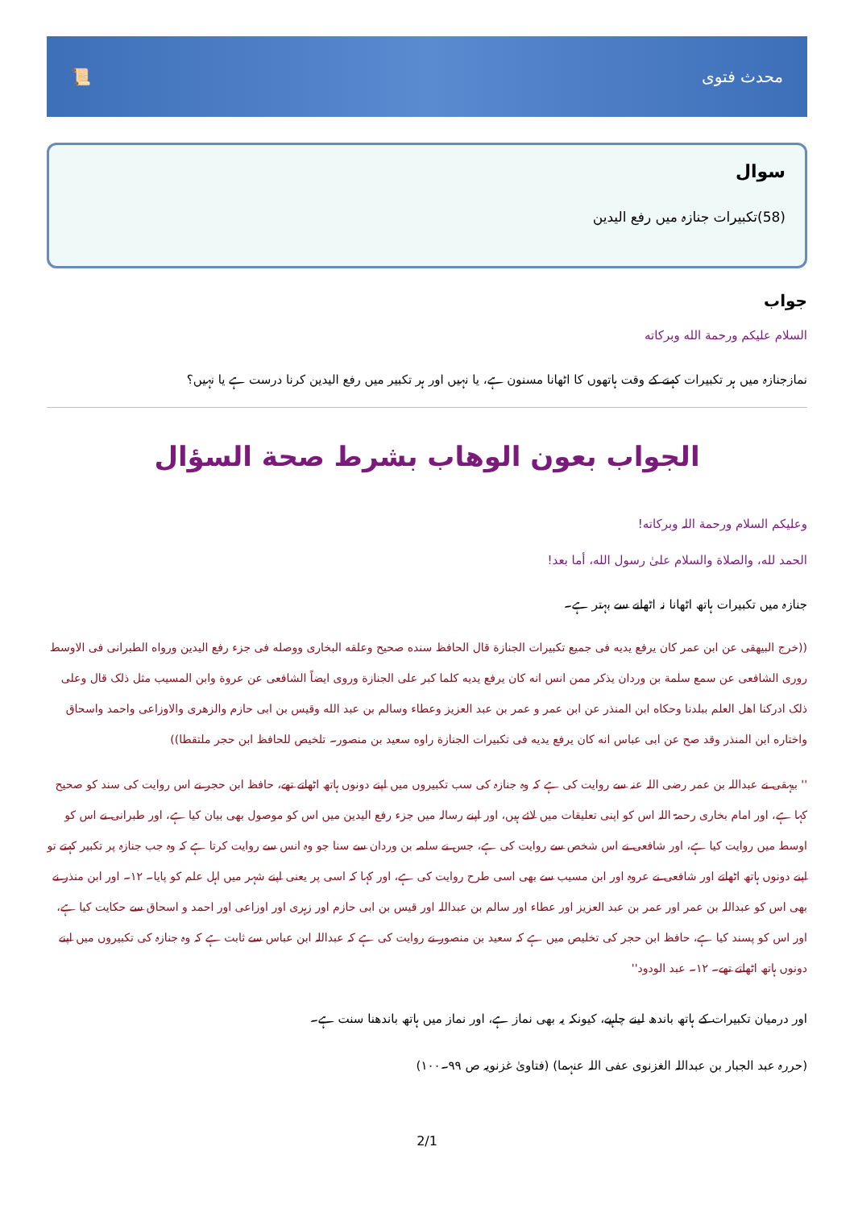محدث فتوی 📜
سوال
(58)تکبیرات جنازہ میں رفع الیدین
جواب
السلام عليكم ورحمة الله وبركاته
نمازجنازہ میں ہر تکبیرات کہنے کے وقت ہاتھوں کا اٹھانا مسنون ہے، یا نہیں اور ہر تکبیر میں رفع الیدین کرنا درست ہے یا نہیں؟
الجواب بعون الوهاب بشرط صحة السؤال
وعلیکم السلام ورحمة اللہ وبرکاته!
الحمد لله، والصلاة والسلام علىٰ رسول الله، أما بعد!
جنازہ میں تکبیرات ہاتھ اٹھانا نہ اٹھانے سے بہتر ہے۔
((خرج البیهقی عن ابن عمر کان یرفع یدیه فی جمیع تکبیرات الجنازة قال الحافظ سنده صحیح وعلقه البخاری ووصله فی جزء رفع الیدین ورواه الطبرانی فی الاوسط روری الشافعی عن سمع سلمة بن وردان یذکر ممن انس انه کان یرفع یدیه کلما کبر علی الجنازة وروی ایضاً الشافعی عن عروة وابن المسیب مثل ذلک قال وعلی ذلک ادرکنا اهل العلم ببلدنا وحکاه ابن المنذر عن ابن عمر و عمر بن عبد العزیز وعطاء وسالم بن عبد الله وقیس بن ابی حازم والزهری والاوزاعی واحمد واسحاق واختاره ابن المنذر وقد صح عن ابی عباس انه کان یرفع یدیه فی تکبیرات الجنازة راوه سعید بن منصور۔ تلخیص للحافظ ابن حجر ملتقطا))
'' بیہقی نے عبداللہ بن عمر رضی اللہ عنہ سے روایت کی ہے کہ وہ جنازہ کی سب تکبیروں میں اپنے دونوں ہاتھ اٹھاتے تھے، حافظ ابن حجر نے اس روایت کی سند کو صحیح کہا ہے، اور امام بخاری رحمۃ اللہ اس کو اپنی تعلیقات میں لائے ہیں، اور اپنے رسالہ میں جزء رفع الیدین میں اس کو موصول بھی بیان کیا ہے، اور طبرانی نے اس کو اوسط میں روایت کیا ہے، اور شافعی نے اس شخص سے روایت کی ہے، جس نے سلمہ بن وردان سے سنا جو وہ انس سے روایت کرتا ہے کہ وہ جب جنازہ پر تکبیر کہتے تو اپنے دونوں ہاتھ اٹھاتے اور شافعی نے عروہ اور ابن مسیب سے بھی اسی طرح روایت کی ہے، اور کہا کہ اسی پر یعنی اپنے شہر میں اہل علم کو پایا۔ ۱۲۔ اور ابن منذر نے بھی اس کو عبداللہ بن عمر اور عمر بن عبد العزیز اور عطاء اور سالم بن عبداللہ اور قیس بن ابی حازم اور زہری اور اوزاعی اور احمد و اسحاق سے حکایت کیا ہے، اور اس کو پسند کیا ہے، حافظ ابن حجر کی تخلیص میں ہے کہ سعید بن منصور نے روایت کی ہے کہ عبداللہ ابن عباس سے ثابت ہے کہ وہ جنازہ کی تکبیروں میں اپنے دونوں ہاتھ اٹھاتے تھے۔ ۱۲۔ عبد الودود''
اور درمیان تکبیرات کے ہاتھ باندھ لینے چاہیے، کیونکہ یہ بھی نماز ہے، اور نماز میں ہاتھ باندھنا سنت ہے۔
(حررہ عبد الجبار بن عبداللہ الغزنوی عفی اللہ عنہما) (فتاویٰ غزنویہ ص ۹۹۔۱۰۰)
2/1